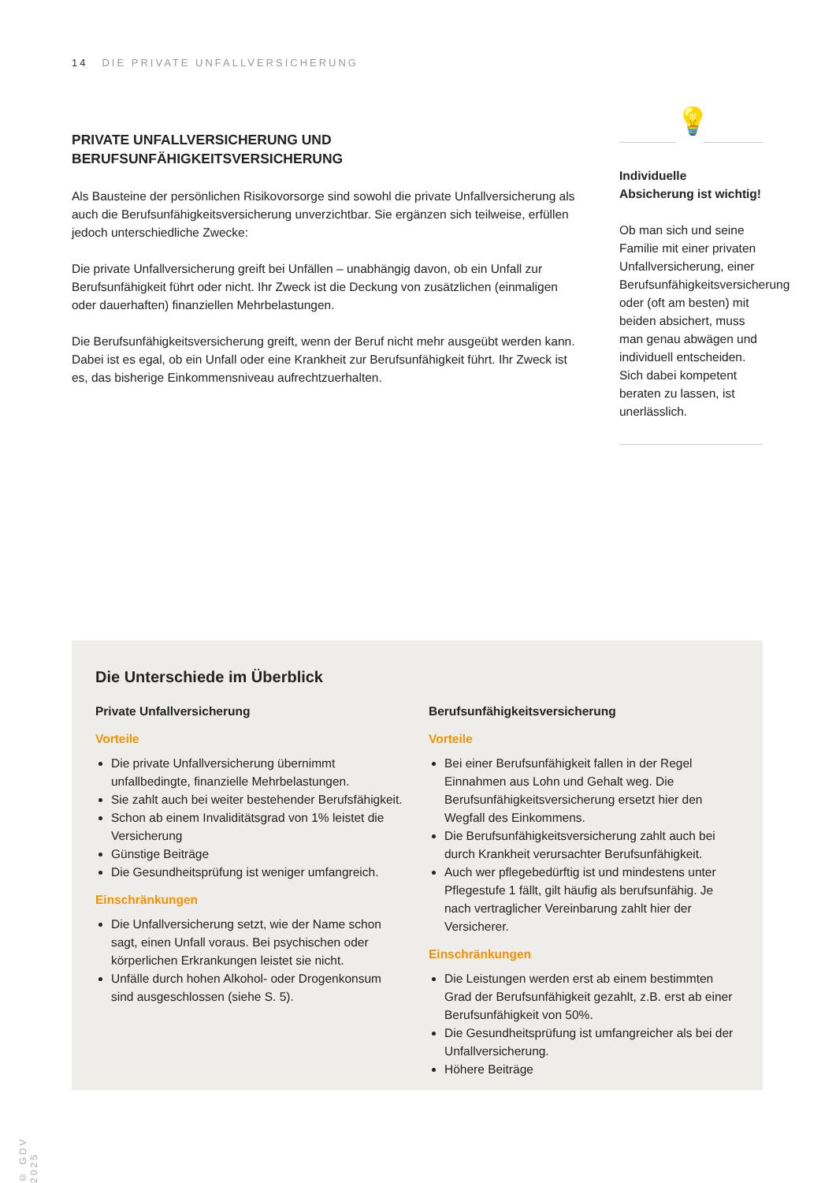14 DIE PRIVATE UNFALLVERSICHERUNG
PRIVATE UNFALLVERSICHERUNG UND BERUFSUNFÄHIGKEITSVERSICHERUNG
Als Bausteine der persönlichen Risikovorsorge sind sowohl die private Unfallversicherung als auch die Berufsunfähigkeitsversicherung unverzichtbar. Sie ergänzen sich teilweise, erfüllen jedoch unterschiedliche Zwecke:
Die private Unfallversicherung greift bei Unfällen – unabhängig davon, ob ein Unfall zur Berufsunfähigkeit führt oder nicht. Ihr Zweck ist die Deckung von zusätzlichen (einmaligen oder dauerhaften) finanziellen Mehrbelastungen.
Die Berufsunfähigkeitsversicherung greift, wenn der Beruf nicht mehr ausgeübt werden kann. Dabei ist es egal, ob ein Unfall oder eine Krankheit zur Berufsunfähigkeit führt. Ihr Zweck ist es, das bisherige Einkommensniveau aufrechtzuerhalten.
💡
Individuelle Absicherung ist wichtig!
Ob man sich und seine Familie mit einer privaten Unfallversicherung, einer Berufsunfähigkeitsversicherung oder (oft am besten) mit beiden absichert, muss man genau abwägen und individuell entscheiden. Sich dabei kompetent beraten zu lassen, ist unerlässlich.
Die Unterschiede im Überblick
Private Unfallversicherung
Vorteile
Die private Unfallversicherung übernimmt unfallbedingte, finanzielle Mehrbelastungen.
Sie zahlt auch bei weiter bestehender Berufsfähigkeit.
Schon ab einem Invaliditätsgrad von 1% leistet die Versicherung
Günstige Beiträge
Die Gesundheitsprüfung ist weniger umfangreich.
Einschränkungen
Die Unfallversicherung setzt, wie der Name schon sagt, einen Unfall voraus. Bei psychischen oder körperlichen Erkrankungen leistet sie nicht.
Unfälle durch hohen Alkohol- oder Drogenkonsum sind ausgeschlossen (siehe S. 5).
Berufsunfähigkeitsversicherung
Vorteile
Bei einer Berufsunfähigkeit fallen in der Regel Einnahmen aus Lohn und Gehalt weg. Die Berufsunfähigkeitsversicherung ersetzt hier den Wegfall des Einkommens.
Die Berufsunfähigkeitsversicherung zahlt auch bei durch Krankheit verursachter Berufsunfähigkeit.
Auch wer pflegebedürftig ist und mindestens unter Pflegestufe 1 fällt, gilt häufig als berufsunfähig. Je nach vertraglicher Vereinbarung zahlt hier der Versicherer.
Einschränkungen
Die Leistungen werden erst ab einem bestimmten Grad der Berufsunfähigkeit gezahlt, z.B. erst ab einer Berufsunfähigkeit von 50%.
Die Gesundheitsprüfung ist umfangreicher als bei der Unfallversicherung.
Höhere Beiträge
© GDV 2025